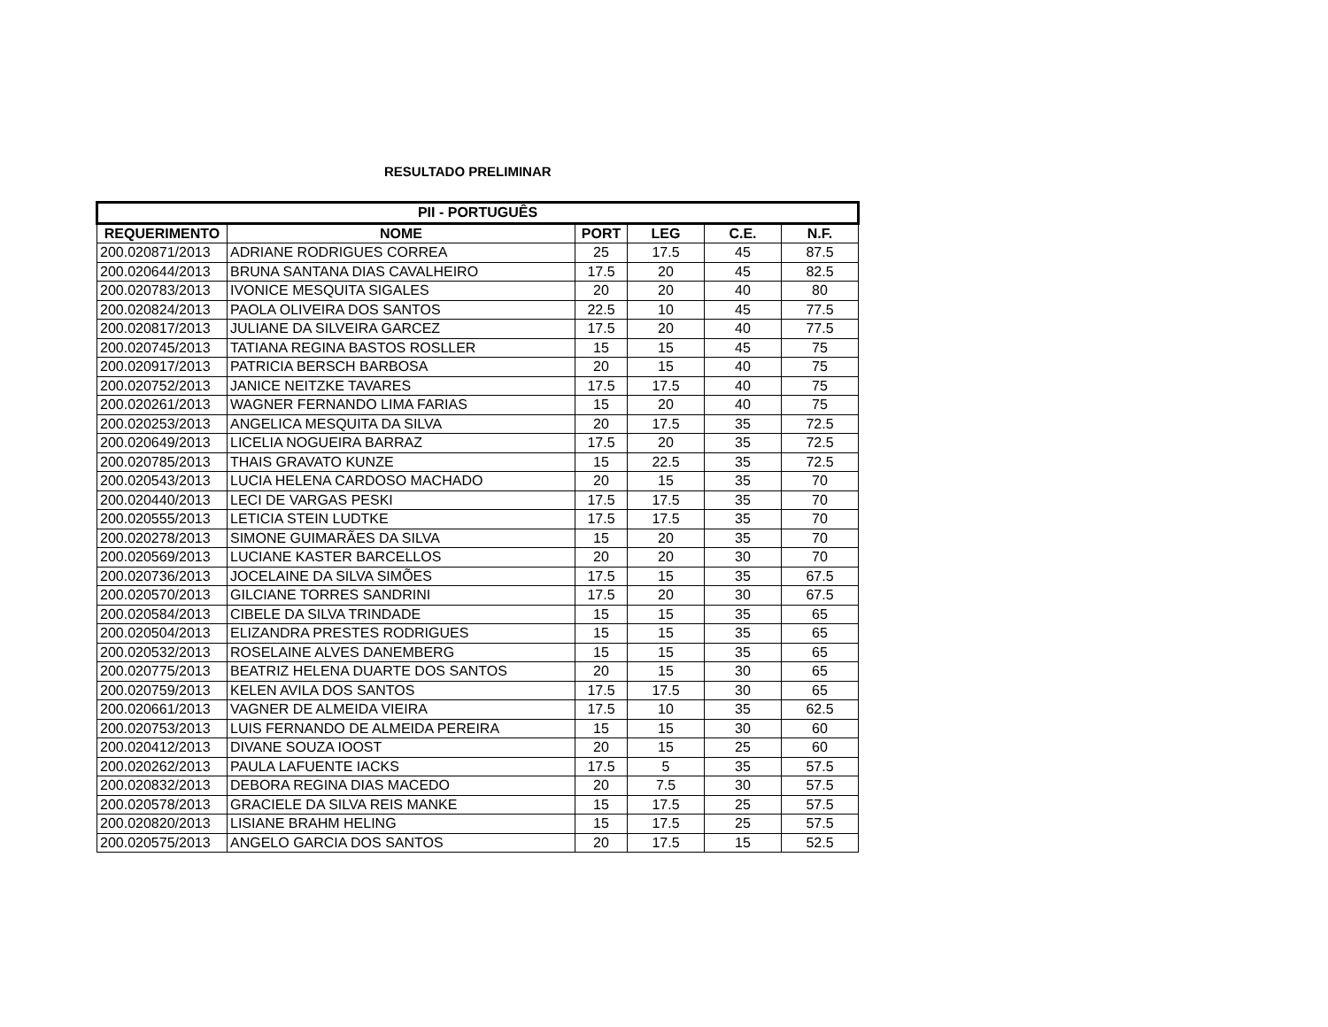RESULTADO PRELIMINAR
| PII - PORTUGUÊS | | | | | |
| --- | --- | --- | --- | --- | --- |
| REQUERIMENTO | NOME | PORT | LEG | C.E. | N.F. |
| 200.020871/2013 | ADRIANE RODRIGUES CORREA | 25 | 17.5 | 45 | 87.5 |
| 200.020644/2013 | BRUNA SANTANA DIAS CAVALHEIRO | 17.5 | 20 | 45 | 82.5 |
| 200.020783/2013 | IVONICE MESQUITA SIGALES | 20 | 20 | 40 | 80 |
| 200.020824/2013 | PAOLA OLIVEIRA DOS SANTOS | 22.5 | 10 | 45 | 77.5 |
| 200.020817/2013 | JULIANE DA SILVEIRA GARCEZ | 17.5 | 20 | 40 | 77.5 |
| 200.020745/2013 | TATIANA REGINA BASTOS ROSLLER | 15 | 15 | 45 | 75 |
| 200.020917/2013 | PATRICIA BERSCH BARBOSA | 20 | 15 | 40 | 75 |
| 200.020752/2013 | JANICE NEITZKE TAVARES | 17.5 | 17.5 | 40 | 75 |
| 200.020261/2013 | WAGNER FERNANDO LIMA FARIAS | 15 | 20 | 40 | 75 |
| 200.020253/2013 | ANGELICA MESQUITA DA SILVA | 20 | 17.5 | 35 | 72.5 |
| 200.020649/2013 | LICELIA NOGUEIRA BARRAZ | 17.5 | 20 | 35 | 72.5 |
| 200.020785/2013 | THAIS GRAVATO KUNZE | 15 | 22.5 | 35 | 72.5 |
| 200.020543/2013 | LUCIA HELENA CARDOSO MACHADO | 20 | 15 | 35 | 70 |
| 200.020440/2013 | LECI DE VARGAS PESKI | 17.5 | 17.5 | 35 | 70 |
| 200.020555/2013 | LETICIA STEIN LUDTKE | 17.5 | 17.5 | 35 | 70 |
| 200.020278/2013 | SIMONE GUIMARÃES DA SILVA | 15 | 20 | 35 | 70 |
| 200.020569/2013 | LUCIANE KASTER BARCELLOS | 20 | 20 | 30 | 70 |
| 200.020736/2013 | JOCELAINE DA SILVA SIMÕES | 17.5 | 15 | 35 | 67.5 |
| 200.020570/2013 | GILCIANE TORRES SANDRINI | 17.5 | 20 | 30 | 67.5 |
| 200.020584/2013 | CIBELE DA SILVA TRINDADE | 15 | 15 | 35 | 65 |
| 200.020504/2013 | ELIZANDRA PRESTES RODRIGUES | 15 | 15 | 35 | 65 |
| 200.020532/2013 | ROSELAINE ALVES DANEMBERG | 15 | 15 | 35 | 65 |
| 200.020775/2013 | BEATRIZ HELENA DUARTE DOS SANTOS | 20 | 15 | 30 | 65 |
| 200.020759/2013 | KELEN AVILA DOS SANTOS | 17.5 | 17.5 | 30 | 65 |
| 200.020661/2013 | VAGNER DE ALMEIDA VIEIRA | 17.5 | 10 | 35 | 62.5 |
| 200.020753/2013 | LUIS FERNANDO DE ALMEIDA PEREIRA | 15 | 15 | 30 | 60 |
| 200.020412/2013 | DIVANE SOUZA IOOST | 20 | 15 | 25 | 60 |
| 200.020262/2013 | PAULA LAFUENTE IACKS | 17.5 | 5 | 35 | 57.5 |
| 200.020832/2013 | DEBORA REGINA DIAS MACEDO | 20 | 7.5 | 30 | 57.5 |
| 200.020578/2013 | GRACIELE DA SILVA REIS MANKE | 15 | 17.5 | 25 | 57.5 |
| 200.020820/2013 | LISIANE BRAHM HELING | 15 | 17.5 | 25 | 57.5 |
| 200.020575/2013 | ANGELO GARCIA DOS SANTOS | 20 | 17.5 | 15 | 52.5 |